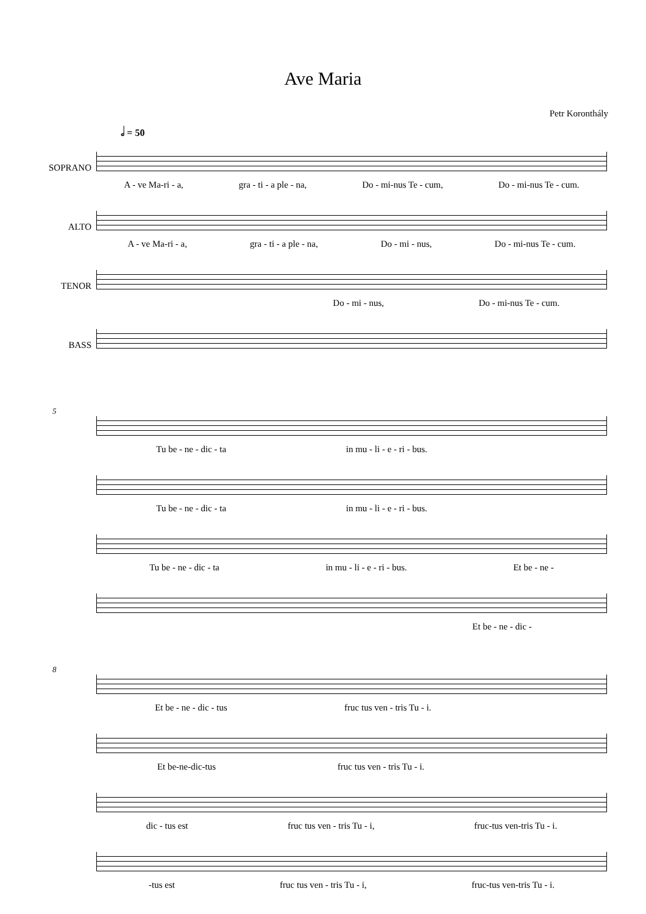Ave Maria
Petr Koronthály
𝅗𝅥 = 50
SOPRANO
A - ve Ma-ri - a, gra - ti - a ple - na, Do - mi-nus Te - cum, Do - mi-nus Te - cum.
ALTO
A - ve Ma-ri - a, gra - ti - a ple - na, Do - mi - nus, Do - mi-nus Te - cum.
TENOR
Do - mi - nus, Do - mi-nus Te - cum.
BASS
5
Tu be - ne - dic - ta in mu - li - e - ri - bus.
Tu be - ne - dic - ta in mu - li - e - ri - bus.
Tu be - ne - dic - ta in mu - li - e - ri - bus. Et be - ne -
Et be - ne - dic -
8
Et be - ne - dic - tus fruc tus ven - tris Tu - i.
Et be-ne-dic-tus fruc tus ven - tris Tu - i.
dic - tus est fruc tus ven - tris Tu - i, fruc-tus ven-tris Tu - i.
-tus est fruc tus ven - tris Tu - i, fruc-tus ven-tris Tu - i.